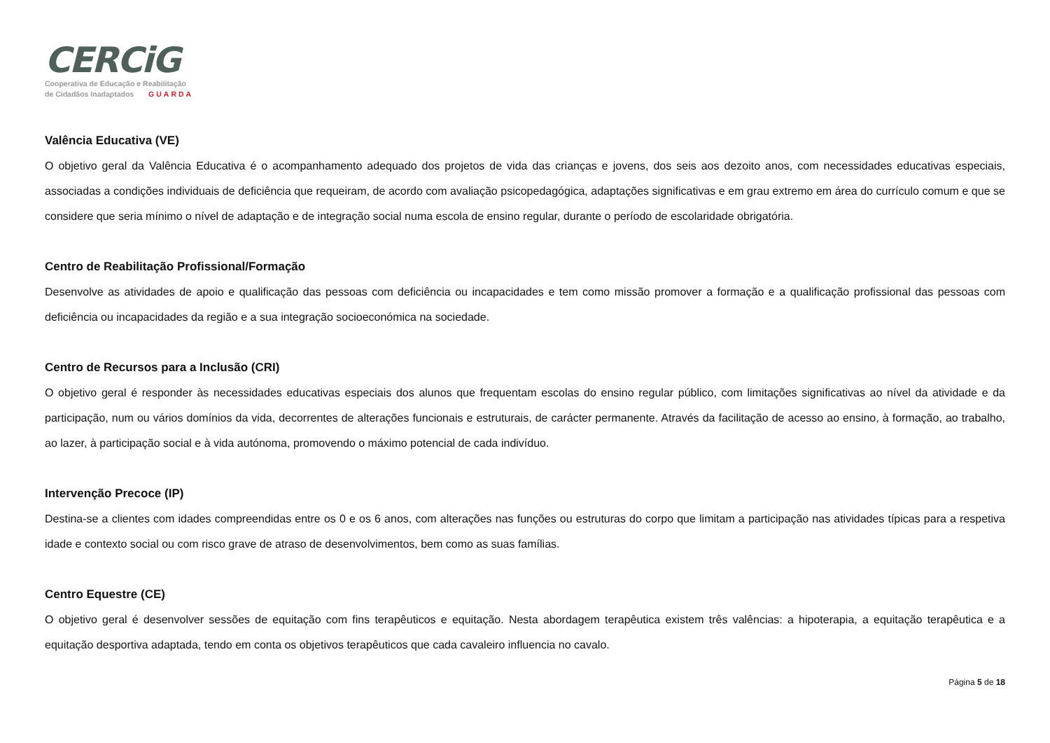CERCiG
Cooperativa de Educação e Reabilitação
de Cidadãos Inadaptados GUARDA
Valência Educativa (VE)
O objetivo geral da Valência Educativa é o acompanhamento adequado dos projetos de vida das crianças e jovens, dos seis aos dezoito anos, com necessidades educativas especiais, associadas a condições individuais de deficiência que requeiram, de acordo com avaliação psicopedagógica, adaptações significativas e em grau extremo em área do currículo comum e que se considere que seria mínimo o nível de adaptação e de integração social numa escola de ensino regular, durante o período de escolaridade obrigatória.
Centro de Reabilitação Profissional/Formação
Desenvolve as atividades de apoio e qualificação das pessoas com deficiência ou incapacidades e tem como missão promover a formação e a qualificação profissional das pessoas com deficiência ou incapacidades da região e a sua integração socioeconómica na sociedade.
Centro de Recursos para a Inclusão (CRI)
O objetivo geral é responder às necessidades educativas especiais dos alunos que frequentam escolas do ensino regular público, com limitações significativas ao nível da atividade e da participação, num ou vários domínios da vida, decorrentes de alterações funcionais e estruturais, de carácter permanente. Através da facilitação de acesso ao ensino, à formação, ao trabalho, ao lazer, à participação social e à vida autónoma, promovendo o máximo potencial de cada indivíduo.
Intervenção Precoce (IP)
Destina-se a clientes com idades compreendidas entre os 0 e os 6 anos, com alterações nas funções ou estruturas do corpo que limitam a participação nas atividades típicas para a respetiva idade e contexto social ou com risco grave de atraso de desenvolvimentos, bem como as suas famílias.
Centro Equestre (CE)
O objetivo geral é desenvolver sessões de equitação com fins terapêuticos e equitação. Nesta abordagem terapêutica existem três valências: a hipoterapia, a equitação terapêutica e a equitação desportiva adaptada, tendo em conta os objetivos terapêuticos que cada cavaleiro influencia no cavalo.
Página 5 de 18